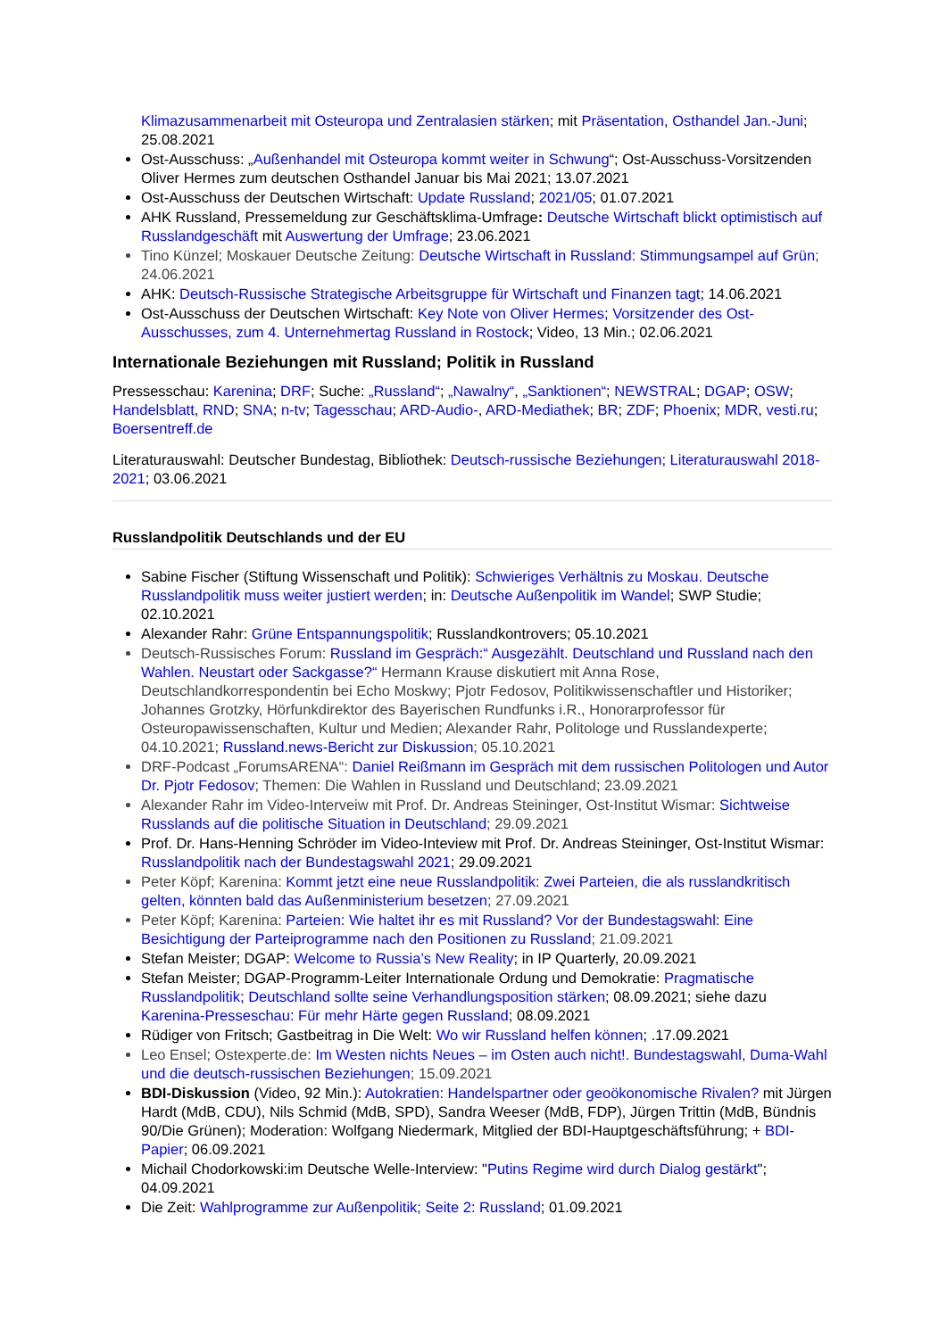Klimazusammenarbeit mit Osteuropa und Zentralasien stärken; mit Präsentation, Osthandel Jan.-Juni; 25.08.2021
Ost-Ausschuss: „Außenhandel mit Osteuropa kommt weiter in Schwung“; Ost-Ausschuss-Vorsitzenden Oliver Hermes zum deutschen Osthandel Januar bis Mai 2021; 13.07.2021
Ost-Ausschuss der Deutschen Wirtschaft: Update Russland; 2021/05; 01.07.2021
AHK Russland, Pressemeldung zur Geschäftsklima-Umfrage: Deutsche Wirtschaft blickt optimistisch auf Russlandgeschäft mit Auswertung der Umfrage; 23.06.2021
Tino Künzel; Moskauer Deutsche Zeitung: Deutsche Wirtschaft in Russland: Stimmungsampel auf Grün; 24.06.2021
AHK: Deutsch-Russische Strategische Arbeitsgruppe für Wirtschaft und Finanzen tagt; 14.06.2021
Ost-Ausschuss der Deutschen Wirtschaft: Key Note von Oliver Hermes; Vorsitzender des Ost-Ausschusses, zum 4. Unternehmertag Russland in Rostock; Video, 13 Min.; 02.06.2021
Internationale Beziehungen mit Russland; Politik in Russland
Pressesschau: Karenina; DRF; Suche: „Russland“; „Nawalny“, „Sanktionen“; NEWSTRAL; DGAP; OSW; Handelsblatt, RND; SNA; n-tv; Tagesschau; ARD-Audio-, ARD-Mediathek; BR; ZDF; Phoenix; MDR, vesti.ru; Boersentreff.de
Literaturauswahl: Deutscher Bundestag, Bibliothek: Deutsch-russische Beziehungen; Literaturauswahl 2018-2021; 03.06.2021
Russlandpolitik Deutschlands und der EU
Sabine Fischer (Stiftung Wissenschaft und Politik): Schwieriges Verhältnis zu Moskau. Deutsche Russlandpolitik muss weiter justiert werden; in: Deutsche Außenpolitik im Wandel; SWP Studie; 02.10.2021
Alexander Rahr: Grüne Entspannungspolitik; Russlandkontrovers; 05.10.2021
Deutsch-Russisches Forum: Russland im Gespräch:“ Ausgezählt. Deutschland und Russland nach den Wahlen. Neustart oder Sackgasse?“ Hermann Krause diskutiert mit Anna Rose, Deutschlandkorrespondentin bei Echo Moskwy; Pjotr Fedosov, Politikwissenschaftler und Historiker; Johannes Grotzky, Hörfunkdirektor des Bayerischen Rundfunks i.R., Honorarprofessor für Osteuropawissenschaften, Kultur und Medien; Alexander Rahr, Politologe und Russlandexperte; 04.10.2021; Russland.news-Bericht zur Diskussion; 05.10.2021
DRF-Podcast „ForumsARENA“: Daniel Reißmann im Gespräch mit dem russischen Politologen und Autor Dr. Pjotr Fedosov; Themen: Die Wahlen in Russland und Deutschland; 23.09.2021
Alexander Rahr im Video-Interveiw mit Prof. Dr. Andreas Steininger, Ost-Institut Wismar: Sichtweise Russlands auf die politische Situation in Deutschland; 29.09.2021
Prof. Dr. Hans-Henning Schröder im Video-Inteview mit Prof. Dr. Andreas Steininger, Ost-Institut Wismar: Russlandpolitik nach der Bundestagswahl 2021; 29.09.2021
Peter Köpf; Karenina: Kommt jetzt eine neue Russlandpolitik: Zwei Parteien, die als russlandkritisch gelten, könnten bald das Außenministerium besetzen; 27.09.2021
Peter Köpf; Karenina: Parteien: Wie haltet ihr es mit Russland? Vor der Bundestagswahl: Eine Besichtigung der Parteiprogramme nach den Positionen zu Russland; 21.09.2021
Stefan Meister; DGAP: Welcome to Russia’s New Reality; in IP Quarterly, 20.09.2021
Stefan Meister; DGAP-Programm-Leiter Internationale Ordung und Demokratie: Pragmatische Russlandpolitik; Deutschland sollte seine Verhandlungsposition stärken; 08.09.2021; siehe dazu Karenina-Presseschau: Für mehr Härte gegen Russland; 08.09.2021
Rüdiger von Fritsch; Gastbeitrag in Die Welt: Wo wir Russland helfen können; .17.09.2021
Leo Ensel; Ostexperte.de: Im Westen nichts Neues – im Osten auch nicht!. Bundestagswahl, Duma-Wahl und die deutsch-russischen Beziehungen; 15.09.2021
BDI-Diskussion (Video, 92 Min.): Autokratien: Handelspartner oder geoökonomische Rivalen? mit Jürgen Hardt (MdB, CDU), Nils Schmid (MdB, SPD), Sandra Weeser (MdB, FDP), Jürgen Trittin (MdB, Bündnis 90/Die Grünen); Moderation: Wolfgang Niedermark, Mitglied der BDI-Hauptgeschäftsführung; + BDI-Papier; 06.09.2021
Michail Chodorkowski:im Deutsche Welle-Interview: "Putins Regime wird durch Dialog gestärkt"; 04.09.2021
Die Zeit: Wahlprogramme zur Außenpolitik; Seite 2: Russland; 01.09.2021